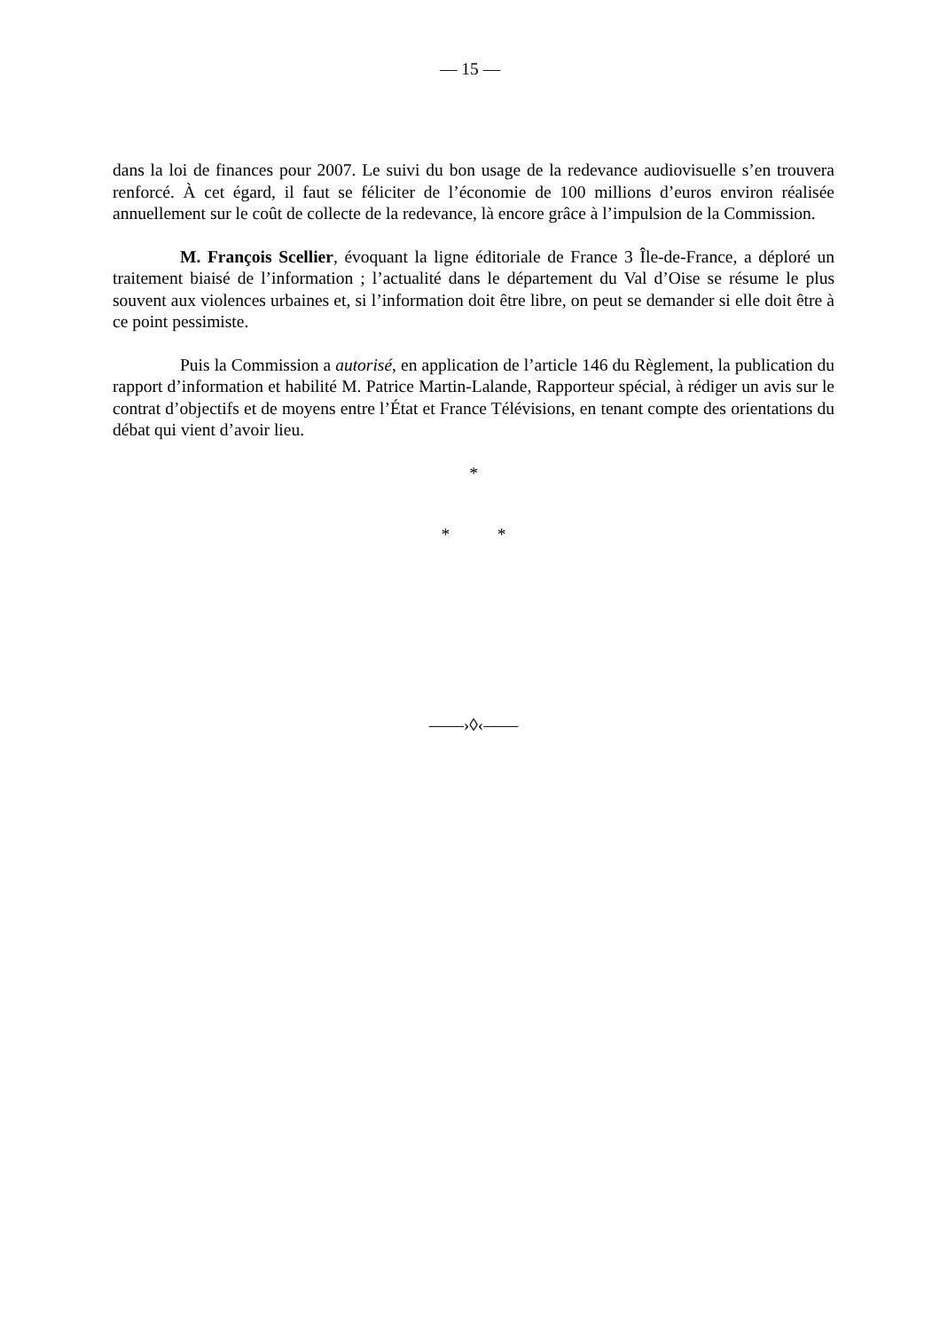— 15 —
dans la loi de finances pour 2007. Le suivi du bon usage de la redevance audiovisuelle s’en trouvera renforcé. À cet égard, il faut se féliciter de l’économie de 100 millions d’euros environ réalisée annuellement sur le coût de collecte de la redevance, là encore grâce à l’impulsion de la Commission.
M. François Scellier, évoquant la ligne éditoriale de France 3 Île-de-France, a déploré un traitement biaisé de l’information ; l’actualité dans le département du Val d’Oise se résume le plus souvent aux violences urbaines et, si l’information doit être libre, on peut se demander si elle doit être à ce point pessimiste.
Puis la Commission a autorisé, en application de l’article 146 du Règlement, la publication du rapport d’information et habilité M. Patrice Martin-Lalande, Rapporteur spécial, à rédiger un avis sur le contrat d’objectifs et de moyens entre l’État et France Télévisions, en tenant compte des orientations du débat qui vient d’avoir lieu.
*
* *
——›◊‹——